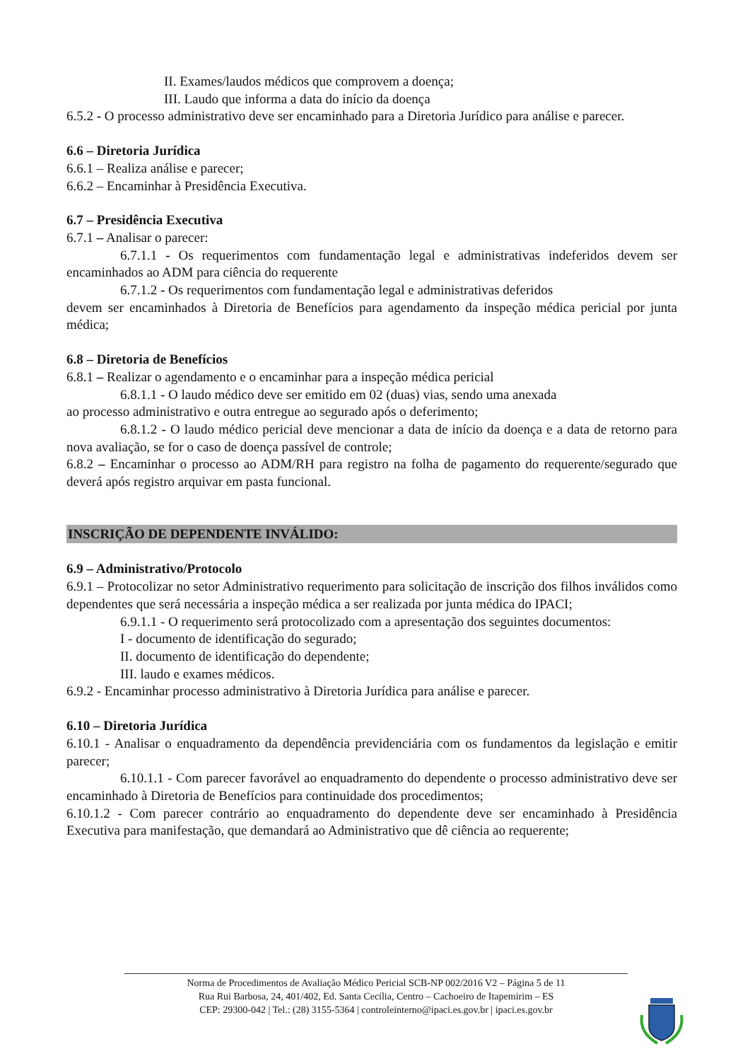II. Exames/laudos médicos que comprovem a doença;
III. Laudo que informa a data do início da doença
6.5.2 - O processo administrativo deve ser encaminhado para a Diretoria Jurídico para análise e parecer.
6.6 – Diretoria Jurídica
6.6.1 – Realiza análise e parecer;
6.6.2 – Encaminhar à Presidência Executiva.
6.7 – Presidência Executiva
6.7.1 – Analisar o parecer:
6.7.1.1 - Os requerimentos com fundamentação legal e administrativas indeferidos devem ser encaminhados ao ADM para ciência do requerente
6.7.1.2 - Os requerimentos com fundamentação legal e administrativas deferidos
devem ser encaminhados à Diretoria de Benefícios para agendamento da inspeção médica pericial por junta médica;
6.8 – Diretoria de Benefícios
6.8.1 – Realizar o agendamento e o encaminhar para a inspeção médica pericial
6.8.1.1 - O laudo médico deve ser emitido em 02 (duas) vias, sendo uma anexada
ao processo administrativo e outra entregue ao segurado após o deferimento;
6.8.1.2 - O laudo médico pericial deve mencionar a data de início da doença e a data de retorno para nova avaliação, se for o caso de doença passível de controle;
6.8.2 – Encaminhar o processo ao ADM/RH para registro na folha de pagamento do requerente/segurado que deverá após registro arquivar em pasta funcional.
INSCRIÇÃO DE DEPENDENTE INVÁLIDO:
6.9 – Administrativo/Protocolo
6.9.1 – Protocolizar no setor Administrativo requerimento para solicitação de inscrição dos filhos inválidos como dependentes que será necessária a inspeção médica a ser realizada por junta médica do IPACI;
6.9.1.1 - O requerimento será protocolizado com a apresentação dos seguintes documentos:
I - documento de identificação do segurado;
II. documento de identificação do dependente;
III. laudo e exames médicos.
6.9.2 - Encaminhar processo administrativo à Diretoria Jurídica para análise e parecer.
6.10 – Diretoria Jurídica
6.10.1 - Analisar o enquadramento da dependência previdenciária com os fundamentos da legislação e emitir parecer;
6.10.1.1 - Com parecer favorável ao enquadramento do dependente o processo administrativo deve ser encaminhado à Diretoria de Benefícios para continuidade dos procedimentos;
6.10.1.2 - Com parecer contrário ao enquadramento do dependente deve ser encaminhado à Presidência Executiva para manifestação, que demandará ao Administrativo que dê ciência ao requerente;
Norma de Procedimentos de Avaliação Médico Pericial SCB-NP 002/2016 V2 – Página 5 de 11
Rua Rui Barbosa, 24, 401/402, Ed. Santa Cecília, Centro – Cachoeiro de Itapemirim – ES
CEP: 29300-042 | Tel.: (28) 3155-5364 | controleinterno@ipaci.es.gov.br | ipaci.es.gov.br